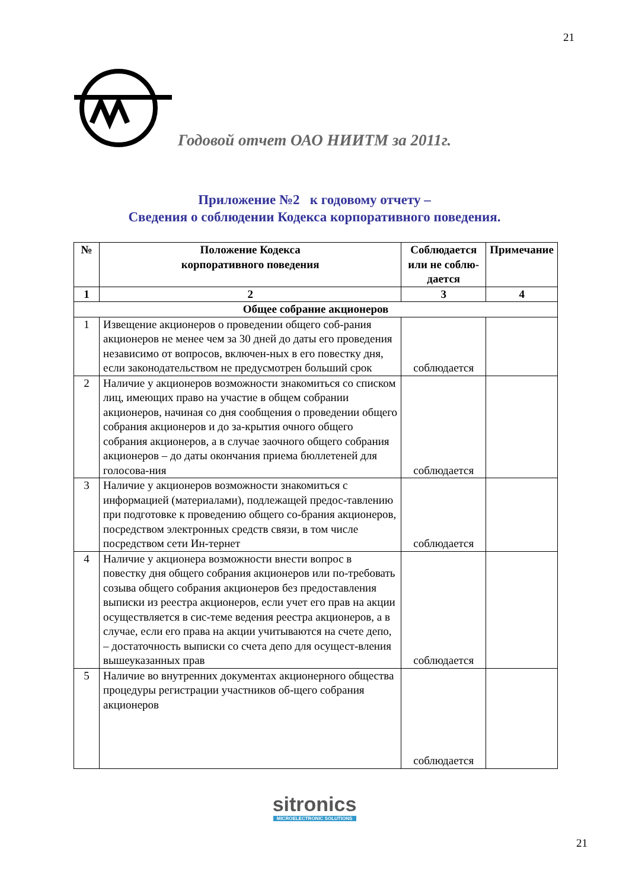21
Годовой отчет ОАО НИИТМ за 2011г.
Приложение №2 к годовому отчету –
Сведения о соблюдении Кодекса корпоративного поведения.
| № | Положение Кодекса корпоративного поведения | Соблюдается или не соблю-дается | Примечание |
| --- | --- | --- | --- |
| 1 | 2 | 3 | 4 |
| Общее собрание акционеров | | | |
| 1 | Извещение акционеров о проведении общего соб-рания акционеров не менее чем за 30 дней до даты его проведения независимо от вопросов, включен-ных в его повестку дня, если законодательством не предусмотрен больший срок | соблюдается | |
| 2 | Наличие у акционеров возможности знакомиться со списком лиц, имеющих право на участие в общем собрании акционеров, начиная со дня сообщения о проведении общего собрания акционеров и до за-крытия очного общего собрания акционеров, а в случае заочного общего собрания акционеров – до даты окончания приема бюллетеней для голосова-ния | соблюдается | |
| 3 | Наличие у акционеров возможности знакомиться с информацией (материалами), подлежащей предос-тавлению при подготовке к проведению общего со-брания акционеров, посредством электронных средств связи, в том числе посредством сети Ин-тернет | соблюдается | |
| 4 | Наличие у акционера возможности внести вопрос в повестку дня общего собрания акционеров или по-требовать созыва общего собрания акционеров без предоставления выписки из реестра акционеров, если учет его прав на акции осуществляется в сис-теме ведения реестра акционеров, а в случае, если его права на акции учитываются на счете депо, – достаточность выписки со счета депо для осущест-вления вышеуказанных прав | соблюдается | |
| 5 | Наличие во внутренних документах акционерного общества процедуры регистрации участников об-щего собрания акционеров | соблюдается | |
sitronics
MICROELECTRONIC SOLUTIONS
21